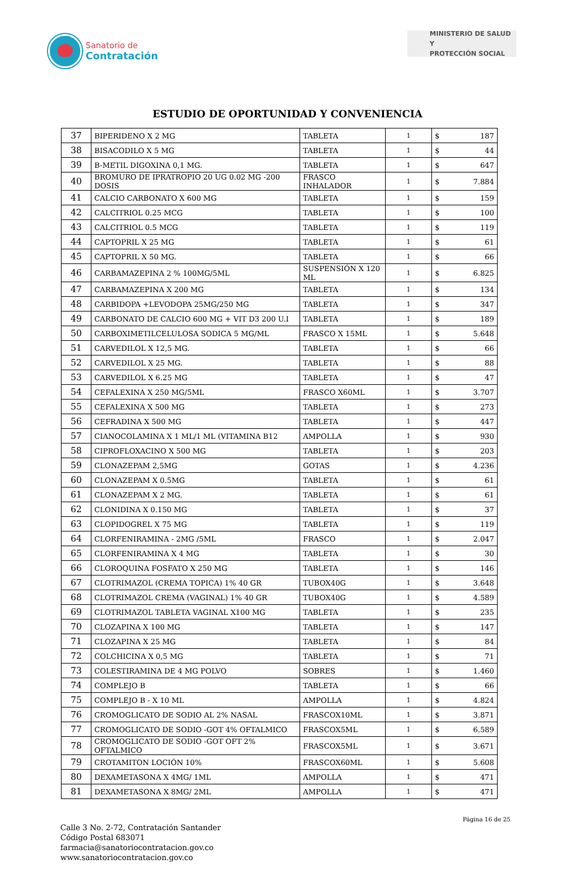Sanatorio de
Contratación
MINISTERIO DE SALUD Y
PROTECCIÓN SOCIAL
ESTUDIO DE OPORTUNIDAD Y CONVENIENCIA
| 37 | BIPERIDENO X 2 MG | TABLETA | 1 | $ 187 |
| 38 | BISACODILO X 5 MG | TABLETA | 1 | $ 44 |
| 39 | B-METIL DIGOXINA 0,1 MG. | TABLETA | 1 | $ 647 |
| 40 | BROMURO DE IPRATROPIO 20 UG 0.02 MG -200 DOSIS | FRASCO INHALADOR | 1 | $ 7.884 |
| 41 | CALCIO CARBONATO X 600 MG | TABLETA | 1 | $ 159 |
| 42 | CALCITRIOL 0.25 MCG | TABLETA | 1 | $ 100 |
| 43 | CALCITRIOL 0.5 MCG | TABLETA | 1 | $ 119 |
| 44 | CAPTOPRIL X 25 MG | TABLETA | 1 | $ 61 |
| 45 | CAPTOPRIL X 50 MG. | TABLETA | 1 | $ 66 |
| 46 | CARBAMAZEPINA 2 % 100MG/5ML | SUSPENSIÓN X 120 ML | 1 | $ 6.825 |
| 47 | CARBAMAZEPINA X 200 MG | TABLETA | 1 | $ 134 |
| 48 | CARBIDOPA +LEVODOPA 25MG/250 MG | TABLETA | 1 | $ 347 |
| 49 | CARBONATO DE CALCIO 600 MG + VIT D3 200 U.I | TABLETA | 1 | $ 189 |
| 50 | CARBOXIMETILCELULOSA SODICA 5 MG/ML | FRASCO X 15ML | 1 | $ 5.648 |
| 51 | CARVEDILOL X 12,5 MG. | TABLETA | 1 | $ 66 |
| 52 | CARVEDILOL X 25 MG. | TABLETA | 1 | $ 88 |
| 53 | CARVEDILOL X 6.25 MG | TABLETA | 1 | $ 47 |
| 54 | CEFALEXINA X 250 MG/5ML | FRASCO X60ML | 1 | $ 3.707 |
| 55 | CEFALEXINA X 500 MG | TABLETA | 1 | $ 273 |
| 56 | CEFRADINA X 500 MG | TABLETA | 1 | $ 447 |
| 57 | CIANOCOLAMINA X 1 ML/1 ML (VITAMINA B12 | AMPOLLA | 1 | $ 930 |
| 58 | CIPROFLOXACINO X 500 MG | TABLETA | 1 | $ 203 |
| 59 | CLONAZEPAM 2,5MG | GOTAS | 1 | $ 4.236 |
| 60 | CLONAZEPAM X 0.5MG | TABLETA | 1 | $ 61 |
| 61 | CLONAZEPAM X 2 MG. | TABLETA | 1 | $ 61 |
| 62 | CLONIDINA X 0.150 MG | TABLETA | 1 | $ 37 |
| 63 | CLOPIDOGREL X 75 MG | TABLETA | 1 | $ 119 |
| 64 | CLORFENIRAMINA - 2MG /5ML | FRASCO | 1 | $ 2.047 |
| 65 | CLORFENIRAMINA X 4 MG | TABLETA | 1 | $ 30 |
| 66 | CLOROQUINA FOSFATO X 250 MG | TABLETA | 1 | $ 146 |
| 67 | CLOTRIMAZOL (CREMA TOPICA) 1% 40 GR | TUBOX40G | 1 | $ 3.648 |
| 68 | CLOTRIMAZOL CREMA (VAGINAL) 1% 40 GR | TUBOX40G | 1 | $ 4.589 |
| 69 | CLOTRIMAZOL TABLETA VAGINAL X100 MG | TABLETA | 1 | $ 235 |
| 70 | CLOZAPINA X 100 MG | TABLETA | 1 | $ 147 |
| 71 | CLOZAPINA X 25 MG | TABLETA | 1 | $ 84 |
| 72 | COLCHICINA X 0,5 MG | TABLETA | 1 | $ 71 |
| 73 | COLESTIRAMINA DE 4 MG POLVO | SOBRES | 1 | $ 1.460 |
| 74 | COMPLEJO B | TABLETA | 1 | $ 66 |
| 75 | COMPLEJO B - X 10 ML | AMPOLLA | 1 | $ 4.824 |
| 76 | CROMOGLICATO DE SODIO AL 2% NASAL | FRASCOX10ML | 1 | $ 3.871 |
| 77 | CROMOGLICATO DE SODIO -GOT 4% OFTALMICO | FRASCOX5ML | 1 | $ 6.589 |
| 78 | CROMOGLICATO DE SODIO -GOT OFT 2% OFTALMICO | FRASCOX5ML | 1 | $ 3.671 |
| 79 | CROTAMITON LOCIÓN 10% | FRASCOX60ML | 1 | $ 5.608 |
| 80 | DEXAMETASONA X 4MG/ 1ML | AMPOLLA | 1 | $ 471 |
| 81 | DEXAMETASONA X 8MG/ 2ML | AMPOLLA | 1 | $ 471 |
Página 16 de 25
Calle 3 No. 2-72, Contratación Santander
Código Postal 683071
farmacia@sanatoriocontratacion.gov.co
www.sanatoriocontratacion.gov.co